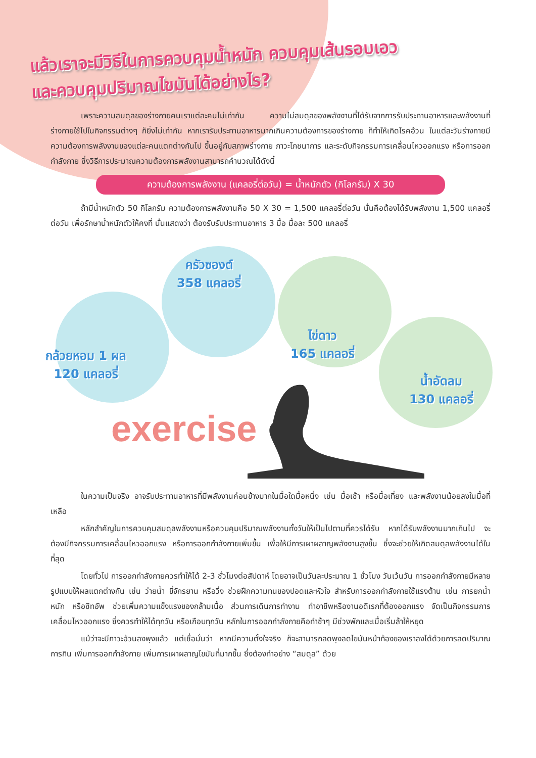แล้วเราจะมีวิธีในการควบคุมน้ำหนัก ควบคุมเส้นรอบเอว
และควบคุมปริมาณไขมันได้อย่างไร?
เพราะความสมดุลของร่างกายคนเราแต่ละคนไม่เท่ากัน ความไม่สมดุลของพลังงานที่ได้รับจากการรับประทานอาหารและพลังงานที่ร่างกายใช้ไปในกิจกรรมต่างๆ ก็ยิ่งไม่เท่ากัน หากเรารับประทานอาหารมากเกินความต้องการของร่างกาย ก็ทำให้เกิดโรคอ้วน ในแต่ละวันร่างกายมีความต้องการพลังงานของแต่ละคนแตกต่างกันไป ขึ้นอยู่กับสภาพร่างกาย ภาวะโภชนาการ และระดับกิจกรรมการเคลื่อนไหวออกแรง หรือการออกกำลังกาย ซึ่งวิธีการประมาณความต้องการพลังงานสามารถคำนวณได้ดังนี้
ความต้องการพลังงาน (แคลอรี่ต่อวัน) = น้ำหนักตัว (กิโลกรัม) X 30
ถ้ามีน้ำหนักตัว 50 กิโลกรัม ความต้องการพลังงานคือ 50 X 30 = 1,500 แคลอรี่ต่อวัน นั่นคือต้องได้รับพลังงาน 1,500 แคลอรี่ต่อวัน เพื่อรักษาน้ำหนักตัวให้คงที่ นั่นแสดงว่า ต้องรับรับประทานอาหาร 3 มื้อ มื้อละ 500 แคลอรี่
กล้วยหอม 1 ผล
120 แคลอรี่
ครัวซองต์
358 แคลอรี่
ไข่ดาว
165 แคลอรี่
น้ำอัดลม
130 แคลอรี่
exercise
ในความเป็นจริง อาจรับประทานอาหารที่มีพลังงานค่อนข้างมากในมื้อใดมื้อหนึ่ง เช่น มื้อเช้า หรือมื้อเที่ยง และพลังงานน้อยลงในมื้อที่เหลือ
หลักสำคัญในการควบคุมสมดุลพลังงานหรือควบคุมปริมาณพลังงานทั้งวันให้เป็นไปตามที่ควรได้รับ หากได้รับพลังงานมากเกินไป จะต้องมีกิจกรรมการเคลื่อนไหวออกแรง หรือการออกกำลังกายเพิ่มขึ้น เพื่อให้มีการเผาผลาญพลังงานสูงขึ้น ซึ่งจะช่วยให้เกิดสมดุลพลังงานได้ในที่สุด
โดยทั่วไป การออกกำลังกายควรทำให้ได้ 2-3 ชั่วโมงต่อสัปดาห์ โดยอาจเป็นวันละประมาณ 1 ชั่วโมง วันเว้นวัน การออกกำลังกายมีหลายรูปแบบให้ผลแตกต่างกัน เช่น ว่ายน้ำ ขี่จักรยาน หรือวิ่ง ช่วยฝึกความทนของปอดและหัวใจ สำหรับการออกกำลังกายใช้แรงต้าน เช่น การยกน้ำหนัก หรือซิทอัพ ช่วยเพิ่มความแข็งแรงของกล้ามเนื้อ ส่วนการเดินการทำงาน ทำอาชีพหรืองานอดิเรกที่ต้องออกแรง จัดเป็นกิจกรรมการเคลื่อนไหวออกแรง ซึ่งควรทำให้ได้ทุกวัน หรือเกือบทุกวัน หลักในการออกกำลังกายคือทำช้าๆ มีช่วงพักและเมื่อเริ่มล้าให้หยุด
แม้ว่าจะมีภาวะอ้วนลงพุงแล้ว แต่เชื่อมั่นว่า หากมีความตั้งใจจริง ก็จะสามารถลดพุงลดไขมันหน้าท้องของเราลงได้ด้วยการลดปริมาณการกิน เพิ่มการออกกำลังกาย เพิ่มการเผาผลาญไขมันที่มากขึ้น ซึ่งต้องทำอย่าง “สมดุล” ด้วย